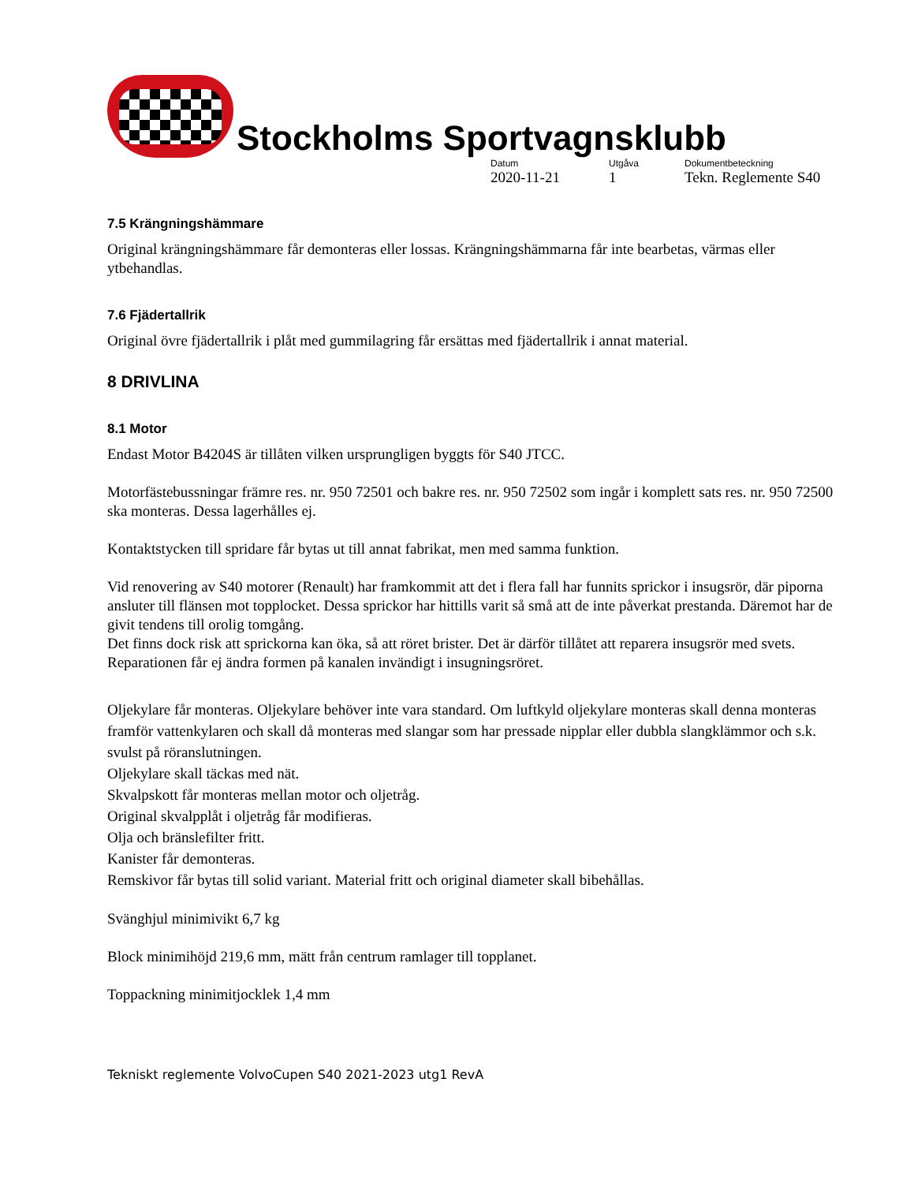Stockholms Sportvagnsklubb
Datum Utgåva Dokumentbeteckning 2020-11-21 1 Tekn. Reglemente S40
7.5 Krängningshämmare
Original krängningshämmare får demonteras eller lossas. Krängningshämmarna får inte bearbetas, värmas eller ytbehandlas.
7.6 Fjädertallrik
Original övre fjädertallrik i plåt med gummilagring får ersättas med fjädertallrik i annat material.
8 DRIVLINA
8.1 Motor
Endast Motor B4204S är tillåten vilken ursprungligen byggts för S40 JTCC.
Motorfästebussningar främre res. nr. 950 72501 och bakre res. nr. 950 72502 som ingår i komplett sats res. nr. 950 72500 ska monteras. Dessa lagerhålles ej.
Kontaktstycken till spridare får bytas ut till annat fabrikat, men med samma funktion.
Vid renovering av S40 motorer (Renault) har framkommit att det i flera fall har funnits sprickor i insugsrör, där piporna ansluter till flänsen mot topplocket. Dessa sprickor har hittills varit så små att de inte påverkat prestanda. Däremot har de givit tendens till orolig tomgång.
Det finns dock risk att sprickorna kan öka, så att röret brister. Det är därför tillåtet att reparera insugsrör med svets. Reparationen får ej ändra formen på kanalen invändigt i insugningsröret.
Oljekylare får monteras. Oljekylare behöver inte vara standard. Om luftkyld oljekylare monteras skall denna monteras framför vattenkylaren och skall då monteras med slangar som har pressade nipplar eller dubbla slangklämmor och s.k. svulst på röranslutningen.
Oljekylare skall täckas med nät.
Skvalpskott får monteras mellan motor och oljetråg.
Original skvalpplåt i oljetråg får modifieras.
Olja och bränslefilter fritt.
Kanister får demonteras.
Remskivor får bytas till solid variant. Material fritt och original diameter skall bibehållas.
Svänghjul minimivikt 6,7 kg
Block minimihöjd 219,6 mm, mätt från centrum ramlager till topplanet.
Toppackning minimitjocklek 1,4 mm
Tekniskt reglemente VolvoCupen S40 2021-2023 utg1 RevA